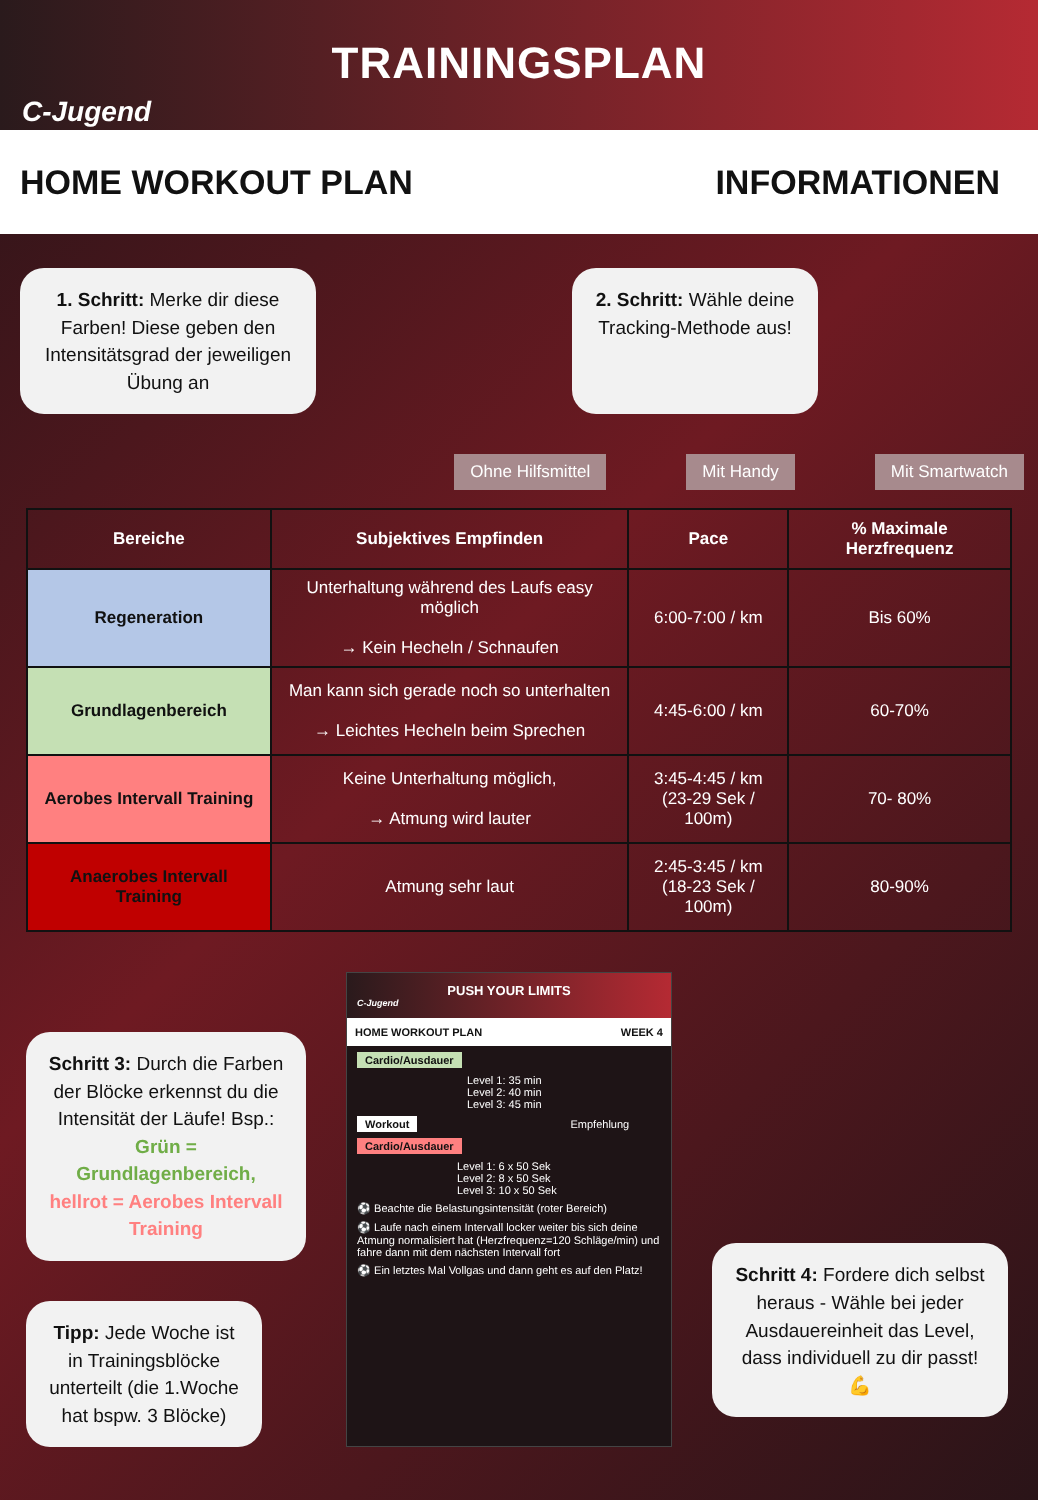TRAININGSPLAN
C-Jugend
HOME WORKOUT PLAN INFORMATIONEN
1. Schritt: Merke dir diese Farben! Diese geben den Intensitätsgrad der jeweiligen Übung an
2. Schritt: Wähle deine Tracking-Methode aus!
Ohne Hilfsmittel Mit Handy Mit Smartwatch
| Bereiche | Subjektives Empfinden | Pace | % Maximale Herzfrequenz |
| --- | --- | --- | --- |
| Regeneration | Unterhaltung während des Laufs easy möglich → Kein Hecheln / Schnaufen | 6:00-7:00 / km | Bis 60% |
| Grundlagenbereich | Man kann sich gerade noch so unterhalten → Leichtes Hecheln beim Sprechen | 4:45-6:00 / km | 60-70% |
| Aerobes Intervall Training | Keine Unterhaltung möglich, → Atmung wird lauter | 3:45-4:45 / km (23-29 Sek / 100m) | 70- 80% |
| Anaerobes Intervall Training | Atmung sehr laut | 2:45-3:45 / km (18-23 Sek / 100m) | 80-90% |
Schritt 3: Durch die Farben der Blöcke erkennst du die Intensität der Läufe! Bsp.:
Grün = Grundlagenbereich,
hellrot = Aerobes Intervall Training
Tipp: Jede Woche ist in Trainingsblöcke unterteilt (die 1.Woche hat bspw. 3 Blöcke)
PUSH YOUR LIMITS
C-Jugend
HOME WORKOUT PLAN WEEK 4
Cardio/Ausdauer
Level 1: 35 min
Level 2: 40 min
Level 3: 45 min
Workout Empfehlung
Cardio/Ausdauer
Level 1: 6 x 50 Sek
Level 2: 8 x 50 Sek
Level 3: 10 x 50 Sek
⚽ Beachte die Belastungsintensität (roter Bereich)
⚽ Laufe nach einem Intervall locker weiter bis sich deine Atmung normalisiert hat (Herzfrequenz=120 Schläge/min) und fahre dann mit dem nächsten Intervall fort
⚽ Ein letztes Mal Vollgas und dann geht es auf den Platz!
Schritt 4: Fordere dich selbst heraus - Wähle bei jeder Ausdauereinheit das Level, dass individuell zu dir passt! 💪